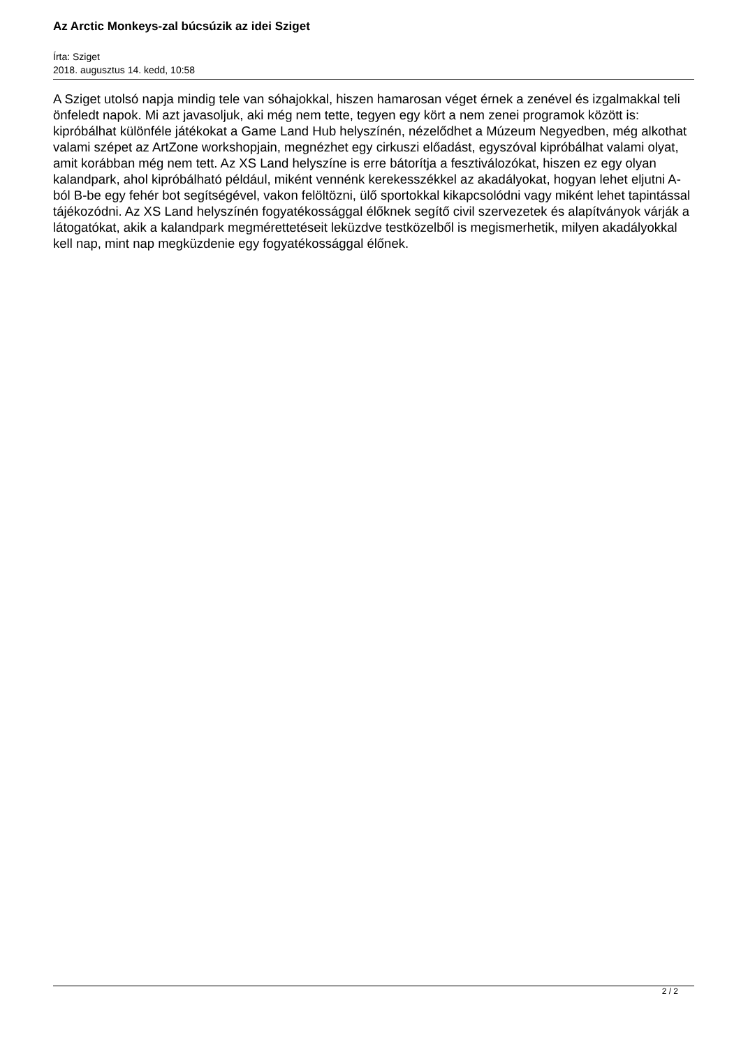Az Arctic Monkeys-zal búcsúzik az idei Sziget
Írta: Sziget
2018. augusztus 14. kedd, 10:58
A Sziget utolsó napja mindig tele van sóhajokkal, hiszen hamarosan véget érnek a zenével és izgalmakkal teli önfeledt napok. Mi azt javasoljuk, aki még nem tette, tegyen egy kört a nem zenei programok között is: kipróbálhat különféle játékokat a Game Land Hub helyszínén, nézelődhet a Múzeum Negyedben, még alkothat valami szépet az ArtZone workshopjain, megnézhet egy cirkuszi előadást, egyszóval kipróbálhat valami olyat, amit korábban még nem tett. Az XS Land helyszíne is erre bátorítja a fesztiválozókat, hiszen ez egy olyan kalandpark, ahol kipróbálható például, miként vennénk kerekesszékkel az akadályokat, hogyan lehet eljutni A-ból B-be egy fehér bot segítségével, vakon felöltözni, ülő sportokkal kikapcsolódni vagy miként lehet tapintással tájékozódni. Az XS Land helyszínén fogyatékossággal élőknek segítő civil szervezetek és alapítványok várják a látogatókat, akik a kalandpark megmérettetéseit leküzdve testközelből is megismerhetik, milyen akadályokkal kell nap, mint nap megküzdenie egy fogyatékossággal élőnek.
2 / 2